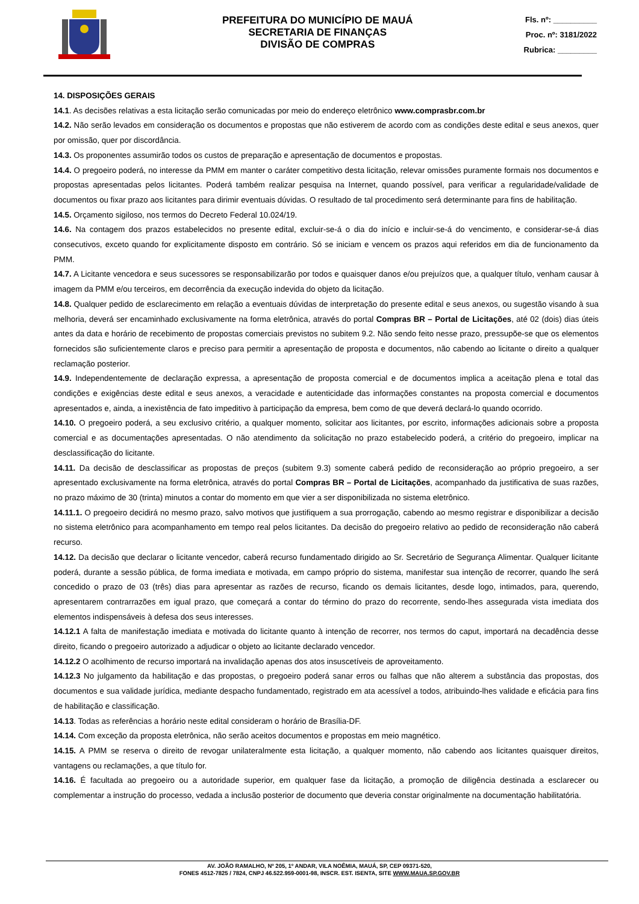PREFEITURA DO MUNICÍPIO DE MAUÁ
SECRETARIA DE FINANÇAS
DIVISÃO DE COMPRAS
Fls. nº: __________
Proc. nº: 3181/2022
Rubrica: _________
14. DISPOSIÇÕES GERAIS
14.1. As decisões relativas a esta licitação serão comunicadas por meio do endereço eletrônico www.comprasbr.com.br
14.2. Não serão levados em consideração os documentos e propostas que não estiverem de acordo com as condições deste edital e seus anexos, quer por omissão, quer por discordância.
14.3. Os proponentes assumirão todos os custos de preparação e apresentação de documentos e propostas.
14.4. O pregoeiro poderá, no interesse da PMM em manter o caráter competitivo desta licitação, relevar omissões puramente formais nos documentos e propostas apresentadas pelos licitantes. Poderá também realizar pesquisa na Internet, quando possível, para verificar a regularidade/validade de documentos ou fixar prazo aos licitantes para dirimir eventuais dúvidas. O resultado de tal procedimento será determinante para fins de habilitação.
14.5. Orçamento sigiloso, nos termos do Decreto Federal 10.024/19.
14.6. Na contagem dos prazos estabelecidos no presente edital, excluir-se-á o dia do início e incluir-se-á do vencimento, e considerar-se-á dias consecutivos, exceto quando for explicitamente disposto em contrário. Só se iniciam e vencem os prazos aqui referidos em dia de funcionamento da PMM.
14.7. A Licitante vencedora e seus sucessores se responsabilizarão por todos e quaisquer danos e/ou prejuízos que, a qualquer título, venham causar à imagem da PMM e/ou terceiros, em decorrência da execução indevida do objeto da licitação.
14.8. Qualquer pedido de esclarecimento em relação a eventuais dúvidas de interpretação do presente edital e seus anexos, ou sugestão visando à sua melhoria, deverá ser encaminhado exclusivamente na forma eletrônica, através do portal Compras BR – Portal de Licitações, até 02 (dois) dias úteis antes da data e horário de recebimento de propostas comerciais previstos no subitem 9.2. Não sendo feito nesse prazo, pressupõe-se que os elementos fornecidos são suficientemente claros e preciso para permitir a apresentação de proposta e documentos, não cabendo ao licitante o direito a qualquer reclamação posterior.
14.9. Independentemente de declaração expressa, a apresentação de proposta comercial e de documentos implica a aceitação plena e total das condições e exigências deste edital e seus anexos, a veracidade e autenticidade das informações constantes na proposta comercial e documentos apresentados e, ainda, a inexistência de fato impeditivo à participação da empresa, bem como de que deverá declará-lo quando ocorrido.
14.10. O pregoeiro poderá, a seu exclusivo critério, a qualquer momento, solicitar aos licitantes, por escrito, informações adicionais sobre a proposta comercial e as documentações apresentadas. O não atendimento da solicitação no prazo estabelecido poderá, a critério do pregoeiro, implicar na desclassificação do licitante.
14.11. Da decisão de desclassificar as propostas de preços (subitem 9.3) somente caberá pedido de reconsideração ao próprio pregoeiro, a ser apresentado exclusivamente na forma eletrônica, através do portal Compras BR – Portal de Licitações, acompanhado da justificativa de suas razões, no prazo máximo de 30 (trinta) minutos a contar do momento em que vier a ser disponibilizada no sistema eletrônico.
14.11.1. O pregoeiro decidirá no mesmo prazo, salvo motivos que justifiquem a sua prorrogação, cabendo ao mesmo registrar e disponibilizar a decisão no sistema eletrônico para acompanhamento em tempo real pelos licitantes. Da decisão do pregoeiro relativo ao pedido de reconsideração não caberá recurso.
14.12. Da decisão que declarar o licitante vencedor, caberá recurso fundamentado dirigido ao Sr. Secretário de Segurança Alimentar. Qualquer licitante poderá, durante a sessão pública, de forma imediata e motivada, em campo próprio do sistema, manifestar sua intenção de recorrer, quando lhe será concedido o prazo de 03 (três) dias para apresentar as razões de recurso, ficando os demais licitantes, desde logo, intimados, para, querendo, apresentarem contrarrazões em igual prazo, que começará a contar do término do prazo do recorrente, sendo-lhes assegurada vista imediata dos elementos indispensáveis à defesa dos seus interesses.
14.12.1 A falta de manifestação imediata e motivada do licitante quanto à intenção de recorrer, nos termos do caput, importará na decadência desse direito, ficando o pregoeiro autorizado a adjudicar o objeto ao licitante declarado vencedor.
14.12.2 O acolhimento de recurso importará na invalidação apenas dos atos insuscetíveis de aproveitamento.
14.12.3 No julgamento da habilitação e das propostas, o pregoeiro poderá sanar erros ou falhas que não alterem a substância das propostas, dos documentos e sua validade jurídica, mediante despacho fundamentado, registrado em ata acessível a todos, atribuindo-lhes validade e eficácia para fins de habilitação e classificação.
14.13. Todas as referências a horário neste edital consideram o horário de Brasília-DF.
14.14. Com exceção da proposta eletrônica, não serão aceitos documentos e propostas em meio magnético.
14.15. A PMM se reserva o direito de revogar unilateralmente esta licitação, a qualquer momento, não cabendo aos licitantes quaisquer direitos, vantagens ou reclamações, a que título for.
14.16. É facultada ao pregoeiro ou a autoridade superior, em qualquer fase da licitação, a promoção de diligência destinada a esclarecer ou complementar a instrução do processo, vedada a inclusão posterior de documento que deveria constar originalmente na documentação habilitatória.
AV. JOÃO RAMALHO, Nº 205, 1º ANDAR, VILA NOÊMIA, MAUÁ, SP, CEP 09371-520,
FONES 4512-7825 / 7824, CNPJ 46.522.959-0001-98, INSCR. EST. ISENTA, SITE WWW.MAUA.SP.GOV.BR